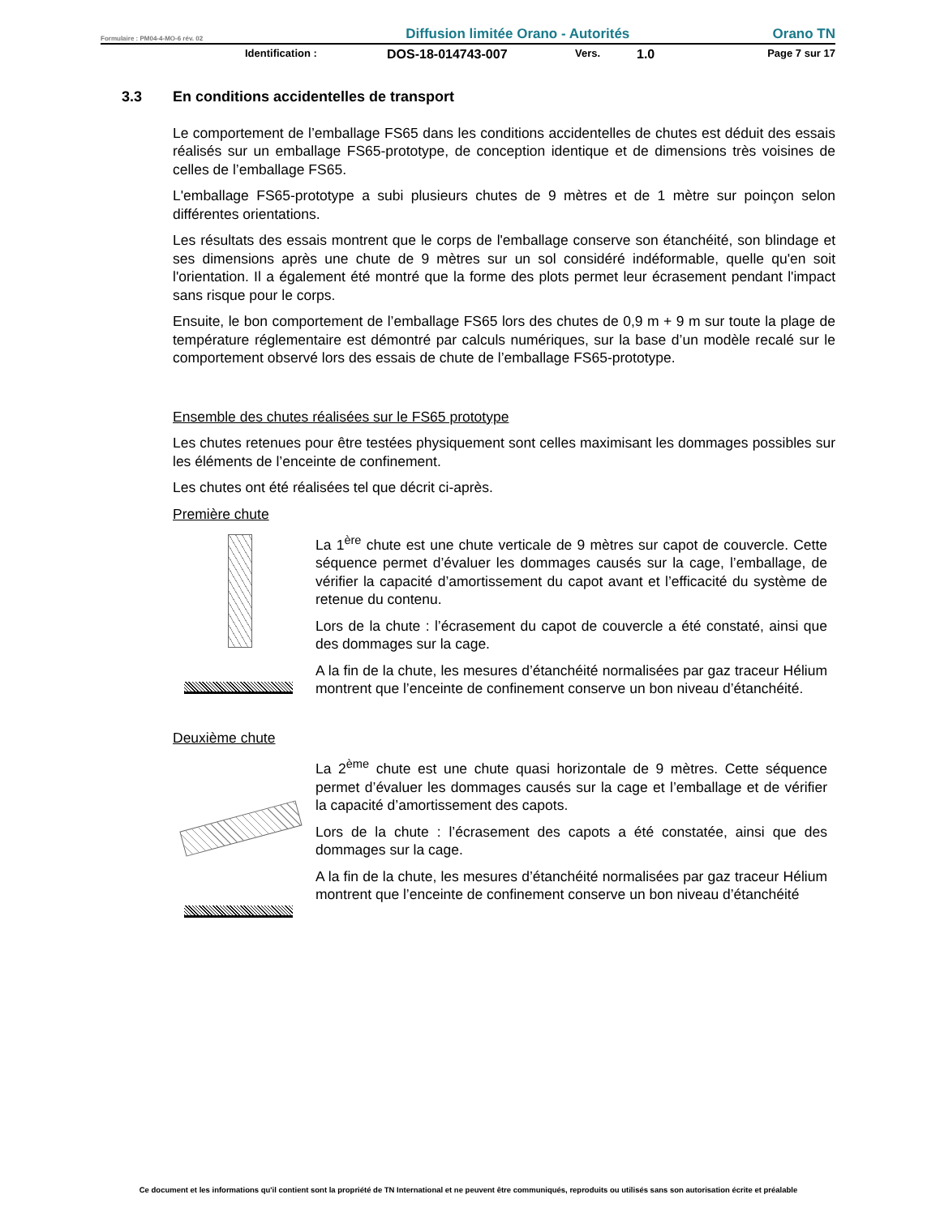Formulaire : PM04-4-MO-6 rév. 02 Diffusion limitée Orano - Autorités Orano TN
Identification : DOS-18-014743-007 Vers. 1.0 Page 7 sur 17
3.3 En conditions accidentelles de transport
Le comportement de l’emballage FS65 dans les conditions accidentelles de chutes est déduit des essais réalisés sur un emballage FS65-prototype, de conception identique et de dimensions très voisines de celles de l’emballage FS65.
L'emballage FS65-prototype a subi plusieurs chutes de 9 mètres et de 1 mètre sur poinçon selon différentes orientations.
Les résultats des essais montrent que le corps de l'emballage conserve son étanchéité, son blindage et ses dimensions après une chute de 9 mètres sur un sol considéré indéformable, quelle qu'en soit l'orientation. Il a également été montré que la forme des plots permet leur écrasement pendant l'impact sans risque pour le corps.
Ensuite, le bon comportement de l’emballage FS65 lors des chutes de 0,9 m + 9 m sur toute la plage de température réglementaire est démontré par calculs numériques, sur la base d’un modèle recalé sur le comportement observé lors des essais de chute de l’emballage FS65-prototype.
Ensemble des chutes réalisées sur le FS65 prototype
Les chutes retenues pour être testées physiquement sont celles maximisant les dommages possibles sur les éléments de l’enceinte de confinement.
Les chutes ont été réalisées tel que décrit ci-après.
Première chute
La 1<sup>ère</sup> chute est une chute verticale de 9 mètres sur capot de couvercle. Cette séquence permet d’évaluer les dommages causés sur la cage, l’emballage, de vérifier la capacité d’amortissement du capot avant et l’efficacité du système de retenue du contenu.
Lors de la chute : l’écrasement du capot de couvercle a été constaté, ainsi que des dommages sur la cage.
A la fin de la chute, les mesures d’étanchéité normalisées par gaz traceur Hélium montrent que l’enceinte de confinement conserve un bon niveau d’étanchéité.
Deuxième chute
La 2<sup>ème</sup> chute est une chute quasi horizontale de 9 mètres. Cette séquence permet d’évaluer les dommages causés sur la cage et l’emballage et de vérifier la capacité d’amortissement des capots.
Lors de la chute : l’écrasement des capots a été constatée, ainsi que des dommages sur la cage.
A la fin de la chute, les mesures d’étanchéité normalisées par gaz traceur Hélium montrent que l’enceinte de confinement conserve un bon niveau d’étanchéité
Ce document et les informations qu'il contient sont la propriété de TN International et ne peuvent être communiqués, reproduits ou utilisés sans son autorisation écrite et préalable